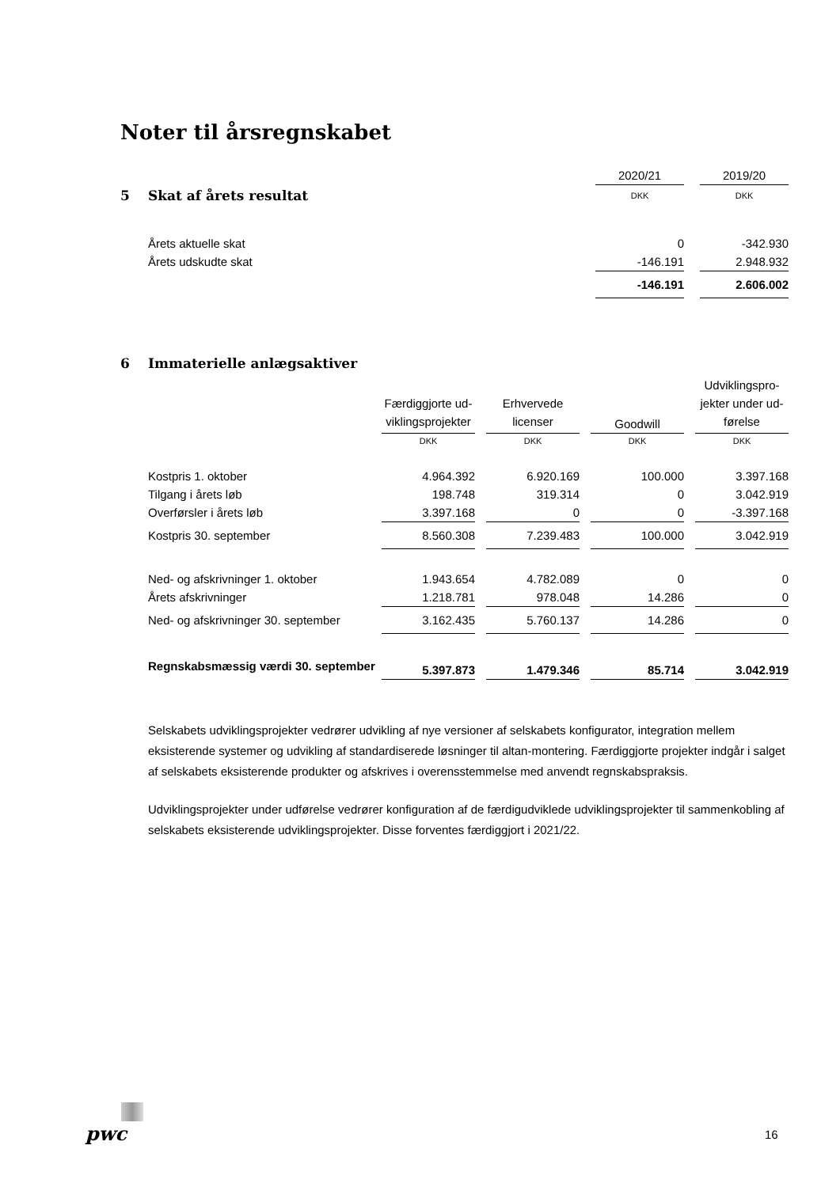Noter til årsregnskabet
| | | 2020/21 | | 2019/20 |
| 5 | Skat af årets resultat | DKK | | DKK |
| | Årets aktuelle skat | 0 | | -342.930 |
| | Årets udskudte skat | -146.191 | | 2.948.932 |
| | | -146.191 | | 2.606.002 |
| 6 | Immaterielle anlægsaktiver | | | | | | | |
| | | Færdiggjorte ud-viklingsprojekter | | Erhvervede licenser | | Goodwill | | Udviklingspro-jekter under ud-førelse |
| | | DKK | | DKK | | DKK | | DKK |
| | Kostpris 1. oktober | 4.964.392 | | 6.920.169 | | 100.000 | | 3.397.168 |
| | Tilgang i årets løb | 198.748 | | 319.314 | | 0 | | 3.042.919 |
| | Overførsler i årets løb | 3.397.168 | | 0 | | 0 | | -3.397.168 |
| | Kostpris 30. september | 8.560.308 | | 7.239.483 | | 100.000 | | 3.042.919 |
| | Ned- og afskrivninger 1. oktober | 1.943.654 | | 4.782.089 | | 0 | | 0 |
| | Årets afskrivninger | 1.218.781 | | 978.048 | | 14.286 | | 0 |
| | Ned- og afskrivninger 30. september | 3.162.435 | | 5.760.137 | | 14.286 | | 0 |
| | Regnskabsmæssig værdi 30. september | 5.397.873 | | 1.479.346 | | 85.714 | | 3.042.919 |
Selskabets udviklingsprojekter vedrører udvikling af nye versioner af selskabets konfigurator, integration mellem eksisterende systemer og udvikling af standardiserede løsninger til altan-montering. Færdiggjorte projekter indgår i salget af selskabets eksisterende produkter og afskrives i overensstemmelse med anvendt regnskabspraksis.
Udviklingsprojekter under udførelse vedrører konfiguration af de færdigudviklede udviklingsprojekter til sammenkobling af selskabets eksisterende udviklingsprojekter. Disse forventes færdiggjort i 2021/22.
pwc 16